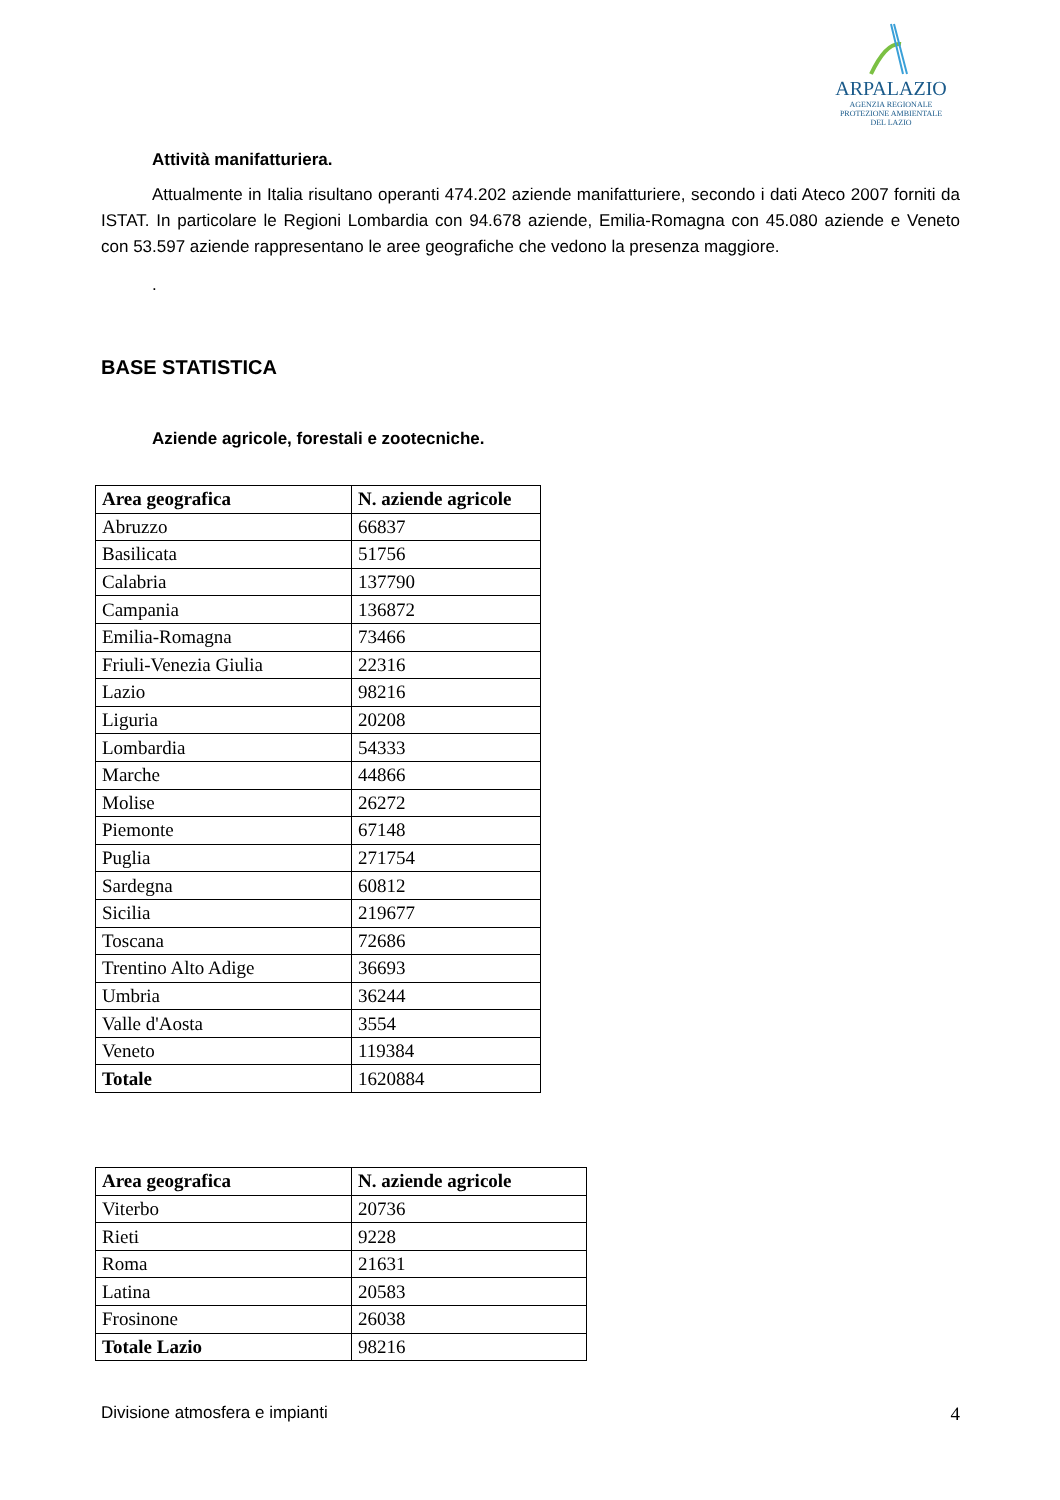ARPALAZIO
AGENZIA REGIONALE
PROTEZIONE AMBIENTALE
DEL LAZIO
Attività manifatturiera.
Attualmente in Italia risultano operanti 474.202 aziende manifatturiere, secondo i dati Ateco 2007 forniti da ISTAT. In particolare le Regioni Lombardia con 94.678 aziende, Emilia-Romagna con 45.080 aziende e Veneto con 53.597 aziende rappresentano le aree geografiche che vedono la presenza maggiore.
.
BASE STATISTICA
Aziende agricole, forestali e zootecniche.
| Area geografica | N. aziende agricole |
| --- | --- |
| Abruzzo | 66837 |
| Basilicata | 51756 |
| Calabria | 137790 |
| Campania | 136872 |
| Emilia-Romagna | 73466 |
| Friuli-Venezia Giulia | 22316 |
| Lazio | 98216 |
| Liguria | 20208 |
| Lombardia | 54333 |
| Marche | 44866 |
| Molise | 26272 |
| Piemonte | 67148 |
| Puglia | 271754 |
| Sardegna | 60812 |
| Sicilia | 219677 |
| Toscana | 72686 |
| Trentino Alto Adige | 36693 |
| Umbria | 36244 |
| Valle d'Aosta | 3554 |
| Veneto | 119384 |
| Totale | 1620884 |
| Area geografica | N. aziende agricole |
| --- | --- |
| Viterbo | 20736 |
| Rieti | 9228 |
| Roma | 21631 |
| Latina | 20583 |
| Frosinone | 26038 |
| Totale Lazio | 98216 |
Divisione atmosfera e impianti 4